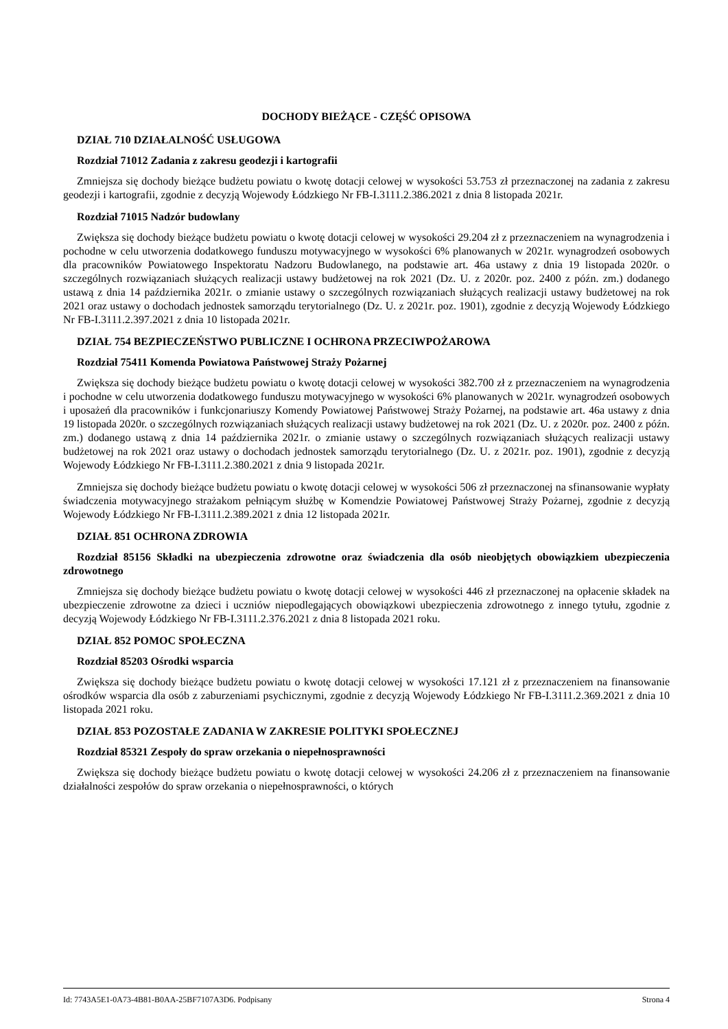DOCHODY BIEŻĄCE - CZĘŚĆ OPISOWA
DZIAŁ 710 DZIAŁALNOŚĆ USŁUGOWA
Rozdział 71012 Zadania z zakresu geodezji i kartografii
Zmniejsza się dochody bieżące budżetu powiatu o kwotę dotacji celowej w wysokości 53.753 zł przeznaczonej na zadania z zakresu geodezji i kartografii, zgodnie z decyzją Wojewody Łódzkiego Nr FB-I.3111.2.386.2021 z dnia 8 listopada 2021r.
Rozdział 71015 Nadzór budowlany
Zwiększa się dochody bieżące budżetu powiatu o kwotę dotacji celowej w wysokości 29.204 zł z przeznaczeniem na wynagrodzenia i pochodne w celu utworzenia dodatkowego funduszu motywacyjnego w wysokości 6% planowanych w 2021r. wynagrodzeń osobowych dla pracowników Powiatowego Inspektoratu Nadzoru Budowlanego, na podstawie art. 46a ustawy z dnia 19 listopada 2020r. o szczególnych rozwiązaniach służących realizacji ustawy budżetowej na rok 2021 (Dz. U. z 2020r. poz. 2400 z późn. zm.) dodanego ustawą z dnia 14 października 2021r. o zmianie ustawy o szczególnych rozwiązaniach służących realizacji ustawy budżetowej na rok 2021 oraz ustawy o dochodach jednostek samorządu terytorialnego (Dz. U. z 2021r. poz. 1901), zgodnie z decyzją Wojewody Łódzkiego Nr FB-I.3111.2.397.2021 z dnia 10 listopada 2021r.
DZIAŁ 754 BEZPIECZEŃSTWO PUBLICZNE I OCHRONA PRZECIWPOŻAROWA
Rozdział 75411 Komenda Powiatowa Państwowej Straży Pożarnej
Zwiększa się dochody bieżące budżetu powiatu o kwotę dotacji celowej w wysokości 382.700 zł z przeznaczeniem na wynagrodzenia i pochodne w celu utworzenia dodatkowego funduszu motywacyjnego w wysokości 6% planowanych w 2021r. wynagrodzeń osobowych i uposażeń dla pracowników i funkcjonariuszy Komendy Powiatowej Państwowej Straży Pożarnej, na podstawie art. 46a ustawy z dnia 19 listopada 2020r. o szczególnych rozwiązaniach służących realizacji ustawy budżetowej na rok 2021 (Dz. U. z 2020r. poz. 2400 z późn. zm.) dodanego ustawą z dnia 14 października 2021r. o zmianie ustawy o szczególnych rozwiązaniach służących realizacji ustawy budżetowej na rok 2021 oraz ustawy o dochodach jednostek samorządu terytorialnego (Dz. U. z 2021r. poz. 1901), zgodnie z decyzją Wojewody Łódzkiego Nr FB-I.3111.2.380.2021 z dnia 9 listopada 2021r.
Zmniejsza się dochody bieżące budżetu powiatu o kwotę dotacji celowej w wysokości 506 zł przeznaczonej na sfinansowanie wypłaty świadczenia motywacyjnego strażakom pełniącym służbę w Komendzie Powiatowej Państwowej Straży Pożarnej, zgodnie z decyzją Wojewody Łódzkiego Nr FB-I.3111.2.389.2021 z dnia 12 listopada 2021r.
DZIAŁ 851 OCHRONA ZDROWIA
Rozdział 85156 Składki na ubezpieczenia zdrowotne oraz świadczenia dla osób nieobjętych obowiązkiem ubezpieczenia zdrowotnego
Zmniejsza się dochody bieżące budżetu powiatu o kwotę dotacji celowej w wysokości 446 zł przeznaczonej na opłacenie składek na ubezpieczenie zdrowotne za dzieci i uczniów niepodlegających obowiązkowi ubezpieczenia zdrowotnego z innego tytułu, zgodnie z decyzją Wojewody Łódzkiego Nr FB-I.3111.2.376.2021 z dnia 8 listopada 2021 roku.
DZIAŁ 852 POMOC SPOŁECZNA
Rozdział 85203 Ośrodki wsparcia
Zwiększa się dochody bieżące budżetu powiatu o kwotę dotacji celowej w wysokości 17.121 zł z przeznaczeniem na finansowanie ośrodków wsparcia dla osób z zaburzeniami psychicznymi, zgodnie z decyzją Wojewody Łódzkiego Nr FB-I.3111.2.369.2021 z dnia 10 listopada 2021 roku.
DZIAŁ 853 POZOSTAŁE ZADANIA W ZAKRESIE POLITYKI SPOŁECZNEJ
Rozdział 85321 Zespoły do spraw orzekania o niepełnosprawności
Zwiększa się dochody bieżące budżetu powiatu o kwotę dotacji celowej w wysokości 24.206 zł z przeznaczeniem na finansowanie działalności zespołów do spraw orzekania o niepełnosprawności, o których
Id: 7743A5E1-0A73-4B81-B0AA-25BF7107A3D6. Podpisany Strona 4